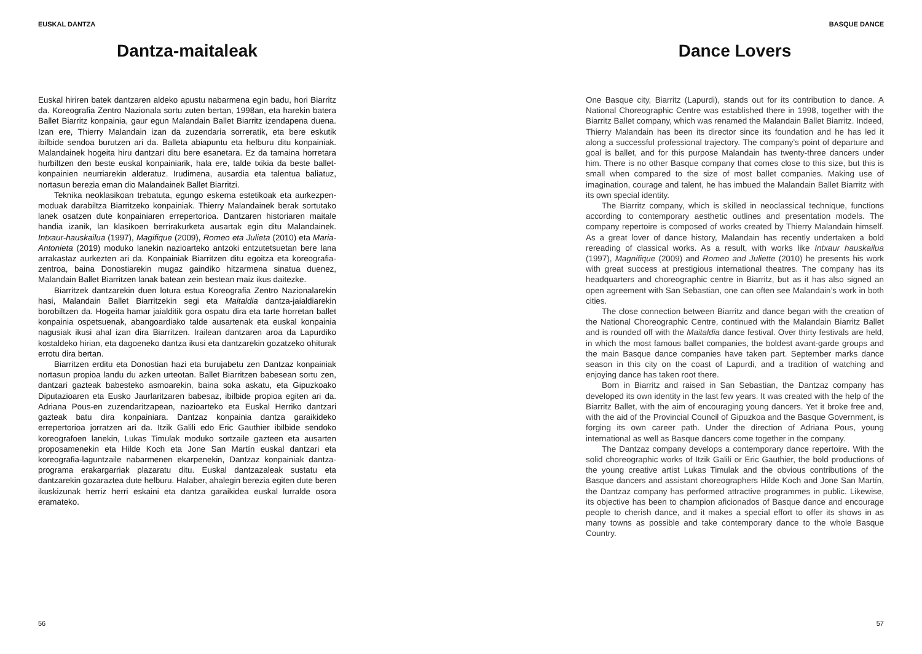EUSKAL DANTZA
Dantza-maitaleak
Euskal hiriren batek dantzaren aldeko apustu nabarmena egin badu, hori Biarritz da. Koreografia Zentro Nazionala sortu zuten bertan, 1998an, eta harekin batera Ballet Biarritz konpainia, gaur egun Malandain Ballet Biarritz izendapena duena. Izan ere, Thierry Malandain izan da zuzendaria sorreratik, eta bere eskutik ibilbide sendoa burutzen ari da. Balleta abiapuntu eta helburu ditu konpainiak. Malandainek hogeita hiru dantzari ditu bere esanetara. Ez da tamaina horretara hurbiltzen den beste euskal konpainiarik, hala ere, talde txikia da beste ballet-konpainien neurriarekin alderatuz. Irudimena, ausardia eta talentua baliatuz, nortasun berezia eman dio Malandainek Ballet Biarritzi.
Teknika neoklasikoan trebatuta, egungo eskema estetikoak eta aurkezpen-moduak darabiltza Biarritzeko konpainiak. Thierry Malandainek berak sortutako lanek osatzen dute konpainiaren errepertorioa. Dantzaren historiaren maitale handia izanik, lan klasikoen berrirakurketa ausartak egin ditu Malandainek. Intxaur-hauskailua (1997), Magifique (2009), Romeo eta Julieta (2010) eta Maria-Antonieta (2019) moduko lanekin nazioarteko antzoki entzutetsuetan bere lana arrakastaz aurkezten ari da. Konpainiak Biarritzen ditu egoitza eta koreografia-zentroa, baina Donostiarekin mugaz gaindiko hitzarmena sinatua duenez, Malandain Ballet Biarritzen lanak batean zein bestean maiz ikus daitezke.
Biarritzek dantzarekin duen lotura estua Koreografia Zentro Nazionalarekin hasi, Malandain Ballet Biarritzekin segi eta Maitaldia dantza-jaialdiarekin borobiltzen da. Hogeita hamar jaialditik gora ospatu dira eta tarte horretan ballet konpainia ospetsuenak, abangoardiako talde ausartenak eta euskal konpainia nagusiak ikusi ahal izan dira Biarritzen. Irailean dantzaren aroa da Lapurdiko kostaldeko hirian, eta dagoeneko dantza ikusi eta dantzarekin gozatzeko ohiturak errotu dira bertan.
Biarritzen erditu eta Donostian hazi eta burujabetu zen Dantzaz konpainiak nortasun propioa landu du azken urteotan. Ballet Biarritzen babesean sortu zen, dantzari gazteak babesteko asmoarekin, baina soka askatu, eta Gipuzkoako Diputazioaren eta Eusko Jaurlaritzaren babesaz, ibilbide propioa egiten ari da. Adriana Pous-en zuzendaritzapean, nazioarteko eta Euskal Herriko dantzari gazteak batu dira konpainiara. Dantzaz konpainia dantza garaikideko errepertorioa jorratzen ari da. Itzik Galili edo Eric Gauthier ibilbide sendoko koreografoen lanekin, Lukas Timulak moduko sortzaile gazteen eta ausarten proposamenekin eta Hilde Koch eta Jone San Martín euskal dantzari eta koreografia-laguntzaile nabarmenen ekarpenekin, Dantzaz konpainiak dantza-programa erakargarriak plazaratu ditu. Euskal dantzazaleak sustatu eta dantzarekin gozaraztea dute helburu. Halaber, ahalegin berezia egiten dute beren ikuskizunak herriz herri eskaini eta dantza garaikidea euskal lurralde osora eramateko.
56
BASQUE DANCE
Dance Lovers
One Basque city, Biarritz (Lapurdi), stands out for its contribution to dance. A National Choreographic Centre was established there in 1998, together with the Biarritz Ballet company, which was renamed the Malandain Ballet Biarritz. Indeed, Thierry Malandain has been its director since its foundation and he has led it along a successful professional trajectory. The company’s point of departure and goal is ballet, and for this purpose Malandain has twenty-three dancers under him. There is no other Basque company that comes close to this size, but this is small when compared to the size of most ballet companies. Making use of imagination, courage and talent, he has imbued the Malandain Ballet Biarritz with its own special identity.
The Biarritz company, which is skilled in neoclassical technique, functions according to contemporary aesthetic outlines and presentation models. The company repertoire is composed of works created by Thierry Malandain himself. As a great lover of dance history, Malandain has recently undertaken a bold rereading of classical works. As a result, with works like Intxaur hauskailua (1997), Magnifique (2009) and Romeo and Juliette (2010) he presents his work with great success at prestigious international theatres. The company has its headquarters and choreographic centre in Biarritz, but as it has also signed an open agreement with San Sebastian, one can often see Malandain’s work in both cities.
The close connection between Biarritz and dance began with the creation of the National Choreographic Centre, continued with the Malandain Biarritz Ballet and is rounded off with the Maitaldia dance festival. Over thirty festivals are held, in which the most famous ballet companies, the boldest avant-garde groups and the main Basque dance companies have taken part. September marks dance season in this city on the coast of Lapurdi, and a tradition of watching and enjoying dance has taken root there.
Born in Biarritz and raised in San Sebastian, the Dantzaz company has developed its own identity in the last few years. It was created with the help of the Biarritz Ballet, with the aim of encouraging young dancers. Yet it broke free and, with the aid of the Provincial Council of Gipuzkoa and the Basque Government, is forging its own career path. Under the direction of Adriana Pous, young international as well as Basque dancers come together in the company.
The Dantzaz company develops a contemporary dance repertoire. With the solid choreographic works of Itzik Galili or Eric Gauthier, the bold productions of the young creative artist Lukas Timulak and the obvious contributions of the Basque dancers and assistant choreographers Hilde Koch and Jone San Martín, the Dantzaz company has performed attractive programmes in public. Likewise, its objective has been to champion aficionados of Basque dance and encourage people to cherish dance, and it makes a special effort to offer its shows in as many towns as possible and take contemporary dance to the whole Basque Country.
57